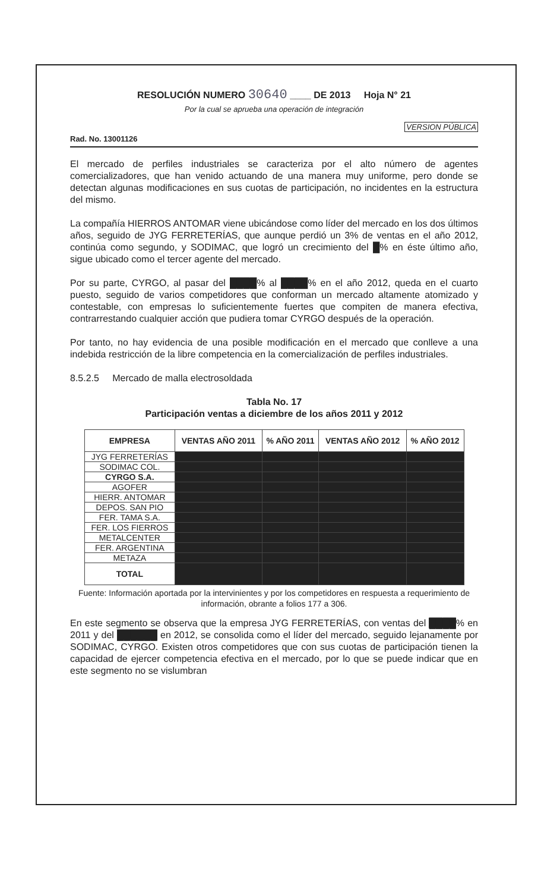RESOLUCIÓN NUMERO 30640 ____ DE 2013 Hoja N° 21
Por la cual se aprueba una operación de integración
VERSION PÚBLICA
Rad. No. 13001126
El mercado de perfiles industriales se caracteriza por el alto número de agentes comercializadores, que han venido actuando de una manera muy uniforme, pero donde se detectan algunas modificaciones en sus cuotas de participación, no incidentes en la estructura del mismo.
La compañía HIERROS ANTOMAR viene ubicándose como líder del mercado en los dos últimos años, seguido de JYG FERRETERÍAS, que aunque perdió un 3% de ventas en el año 2012, continúa como segundo, y SODIMAC, que logró un crecimiento del █% en éste último año, sigue ubicado como el tercer agente del mercado.
Por su parte, CYRGO, al pasar del ████% al ████% en el año 2012, queda en el cuarto puesto, seguido de varios competidores que conforman un mercado altamente atomizado y contestable, con empresas lo suficientemente fuertes que compiten de manera efectiva, contrarrestando cualquier acción que pudiera tomar CYRGO después de la operación.
Por tanto, no hay evidencia de una posible modificación en el mercado que conlleve a una indebida restricción de la libre competencia en la comercialización de perfiles industriales.
8.5.2.5 Mercado de malla electrosoldada
Tabla No. 17
Participación ventas a diciembre de los años 2011 y 2012
| EMPRESA | VENTAS AÑO 2011 | % AÑO 2011 | VENTAS AÑO 2012 | % AÑO 2012 |
| --- | --- | --- | --- | --- |
| JYG FERRETERÍAS | | | | |
| SODIMAC COL. | | | | |
| CYRGO S.A. | | | | |
| AGOFER | | | | |
| HIERR. ANTOMAR | | | | |
| DEPOS. SAN PIO | | | | |
| FER. TAMA S.A. | | | | |
| FER. LOS FIERROS | | | | |
| METALCENTER | | | | |
| FER. ARGENTINA | | | | |
| METAZA | | | | |
| TOTAL | | | | |
Fuente: Información aportada por la intervinientes y por los competidores en respuesta a requerimiento de información, obrante a folios 177 a 306.
En este segmento se observa que la empresa JYG FERRETERÍAS, con ventas del ████% en 2011 y del ██████ en 2012, se consolida como el líder del mercado, seguido lejanamente por SODIMAC, CYRGO. Existen otros competidores que con sus cuotas de participación tienen la capacidad de ejercer competencia efectiva en el mercado, por lo que se puede indicar que en este segmento no se vislumbran